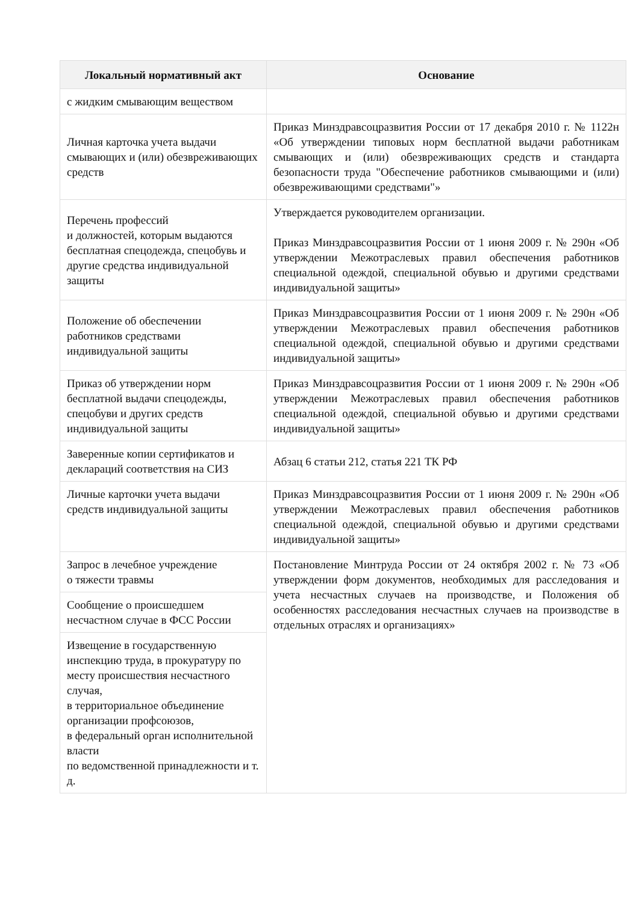| Локальный нормативный акт | Основание |
| --- | --- |
| с жидким смывающим веществом | |
| Личная карточка учета выдачи смывающих и (или) обезвреживающих средств | Приказ Минздравсоцразвития России от 17 декабря 2010 г. № 1122н «Об утверждении типовых норм бесплатной выдачи работникам смывающих и (или) обезвреживающих средств и стандарта безопасности труда "Обеспечение работников смывающими и (или) обезвреживающими средствами"» |
| Перечень профессий и должностей, которым выдаются бесплатная спецодежда, спецобувь и другие средства индивидуальной защиты | Утверждается руководителем организации. Приказ Минздравсоцразвития России от 1 июня 2009 г. № 290н «Об утверждении Межотраслевых правил обеспечения работников специальной одеждой, специальной обувью и другими средствами индивидуальной защиты» |
| Положение об обеспечении работников средствами индивидуальной защиты | Приказ Минздравсоцразвития России от 1 июня 2009 г. № 290н «Об утверждении Межотраслевых правил обеспечения работников специальной одеждой, специальной обувью и другими средствами индивидуальной защиты» |
| Приказ об утверждении норм бесплатной выдачи спецодежды, спецобуви и других средств индивидуальной защиты | Приказ Минздравсоцразвития России от 1 июня 2009 г. № 290н «Об утверждении Межотраслевых правил обеспечения работников специальной одеждой, специальной обувью и другими средствами индивидуальной защиты» |
| Заверенные копии сертификатов и деклараций соответствия на СИЗ | Абзац 6 статьи 212, статья 221 ТК РФ |
| Личные карточки учета выдачи средств индивидуальной защиты | Приказ Минздравсоцразвития России от 1 июня 2009 г. № 290н «Об утверждении Межотраслевых правил обеспечения работников специальной одеждой, специальной обувью и другими средствами индивидуальной защиты» |
| Запрос в лечебное учреждение о тяжести травмы | Постановление Минтруда России от 24 октября 2002 г. № 73 «Об утверждении форм документов, необходимых для расследования и учета несчастных случаев на производстве, и Положения об особенностях расследования несчастных случаев на производстве в отдельных отраслях и организациях» |
| Сообщение о происшедшем несчастном случае в ФСС России | |
| Извещение в государственную инспекцию труда, в прокуратуру по месту происшествия несчастного случая, в территориальное объединение организации профсоюзов, в федеральный орган исполнительной власти по ведомственной принадлежности и т. д. | |